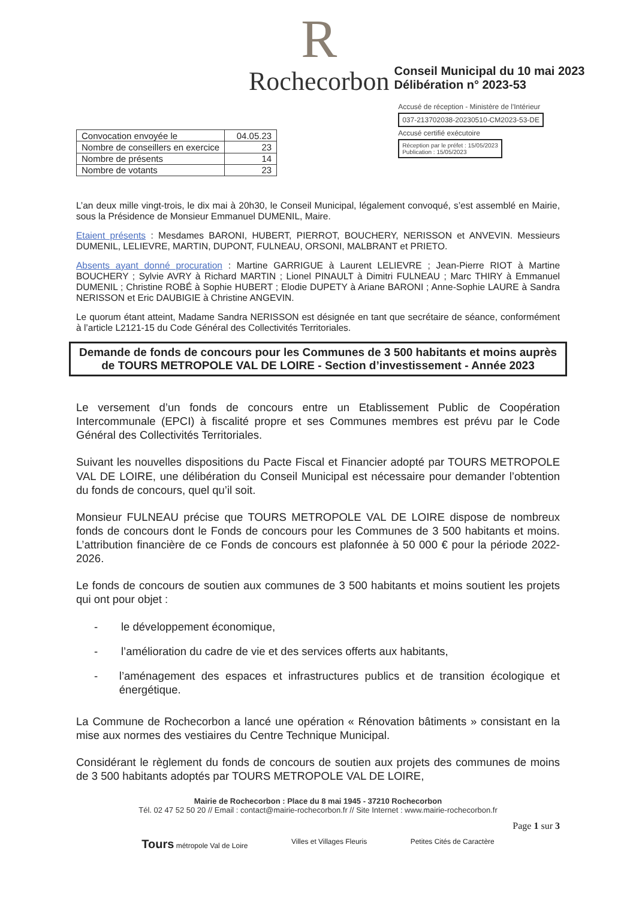R
Rochecorbon
Conseil Municipal du 10 mai 2023
Délibération n° 2023-53
| Convocation envoyée le | 04.05.23 |
| Nombre de conseillers en exercice | 23 |
| Nombre de présents | 14 |
| Nombre de votants | 23 |
Accusé de réception - Ministère de l'Intérieur
037-213702038-20230510-CM2023-53-DE
Accusé certifié exécutoire
Réception par le préfet : 15/05/2023
Publication : 15/05/2023
L’an deux mille vingt-trois, le dix mai à 20h30, le Conseil Municipal, légalement convoqué, s’est assemblé en Mairie, sous la Présidence de Monsieur Emmanuel DUMENIL, Maire.
Etaient présents : Mesdames BARONI, HUBERT, PIERROT, BOUCHERY, NERISSON et ANVEVIN. Messieurs DUMENIL, LELIEVRE, MARTIN, DUPONT, FULNEAU, ORSONI, MALBRANT et PRIETO.
Absents ayant donné procuration : Martine GARRIGUE à Laurent LELIEVRE ; Jean-Pierre RIOT à Martine BOUCHERY ; Sylvie AVRY à Richard MARTIN ; Lionel PINAULT à Dimitri FULNEAU ; Marc THIRY à Emmanuel DUMENIL ; Christine ROBÉ à Sophie HUBERT ; Elodie DUPETY à Ariane BARONI ; Anne-Sophie LAURE à Sandra NERISSON et Eric DAUBIGIE à Christine ANGEVIN.
Le quorum étant atteint, Madame Sandra NERISSON est désignée en tant que secrétaire de séance, conformément à l’article L2121-15 du Code Général des Collectivités Territoriales.
Demande de fonds de concours pour les Communes de 3 500 habitants et moins auprès de TOURS METROPOLE VAL DE LOIRE - Section d’investissement - Année 2023
Le versement d’un fonds de concours entre un Etablissement Public de Coopération Intercommunale (EPCI) à fiscalité propre et ses Communes membres est prévu par le Code Général des Collectivités Territoriales.
Suivant les nouvelles dispositions du Pacte Fiscal et Financier adopté par TOURS METROPOLE VAL DE LOIRE, une délibération du Conseil Municipal est nécessaire pour demander l’obtention du fonds de concours, quel qu’il soit.
Monsieur FULNEAU précise que TOURS METROPOLE VAL DE LOIRE dispose de nombreux fonds de concours dont le Fonds de concours pour les Communes de 3 500 habitants et moins. L’attribution financière de ce Fonds de concours est plafonnée à 50 000 € pour la période 2022-2026.
Le fonds de concours de soutien aux communes de 3 500 habitants et moins soutient les projets qui ont pour objet :
- le développement économique,
- l’amélioration du cadre de vie et des services offerts aux habitants,
- l’aménagement des espaces et infrastructures publics et de transition écologique et énergétique.
La Commune de Rochecorbon a lancé une opération « Rénovation bâtiments » consistant en la mise aux normes des vestiaires du Centre Technique Municipal.
Considérant le règlement du fonds de concours de soutien aux projets des communes de moins de 3 500 habitants adoptés par TOURS METROPOLE VAL DE LOIRE,
Mairie de Rochecorbon : Place du 8 mai 1945 - 37210 Rochecorbon
Tél. 02 47 52 50 20 // Email : contact@mairie-rochecorbon.fr // Site Internet : www.mairie-rochecorbon.fr
Page 1 sur 3
Tours métropole Val de Loire Villes et Villages Fleuris Petites Cités de Caractère